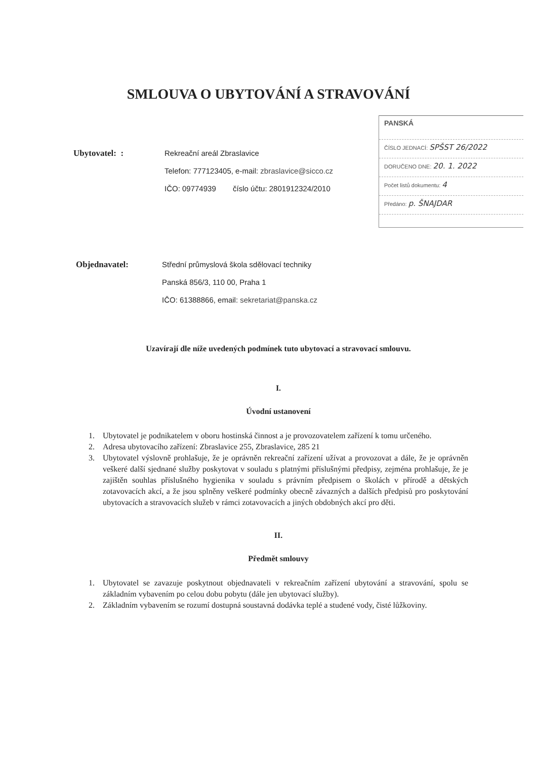SMLOUVA O UBYTOVÁNÍ A STRAVOVÁNÍ
PANSKÁ
ČÍSLO JEDNACÍ: SPŠST 26/2022
DORUČENO DNE: 20. 1. 2022
Počet listů dokumentu: 4
Předáno: p. ŠNAJDAR
Ubytovatel: : Rekreační areál Zbraslavice
Telefon: 777123405, e-mail: zbraslavice@sicco.cz
IČO: 09774939 číslo účtu: 2801912324/2010
Objednavatel: Střední průmyslová škola sdělovací techniky
Panská 856/3, 110 00, Praha 1
IČO: 61388866, email: sekretariat@panska.cz
Uzavírají dle níže uvedených podmínek tuto ubytovací a stravovací smlouvu.
I.
Úvodní ustanovení
1. Ubytovatel je podnikatelem v oboru hostinská činnost a je provozovatelem zařízení k tomu určeného.
2. Adresa ubytovacího zařízení: Zbraslavice 255, Zbraslavice, 285 21
3. Ubytovatel výslovně prohlašuje, že je oprávněn rekreační zařízení užívat a provozovat a dále, že je oprávněn veškeré další sjednané služby poskytovat v souladu s platnými příslušnými předpisy, zejména prohlašuje, že je zajištěn souhlas příslušného hygienika v souladu s právním předpisem o školách v přírodě a dětských zotavovacích akcí, a že jsou splněny veškeré podmínky obecně závazných a dalších předpisů pro poskytování ubytovacích a stravovacích služeb v rámci zotavovacích a jiných obdobných akcí pro děti.
II.
Předmět smlouvy
1. Ubytovatel se zavazuje poskytnout objednavateli v rekreačním zařízení ubytování a stravování, spolu se základním vybavením po celou dobu pobytu (dále jen ubytovací služby).
2. Základním vybavením se rozumí dostupná soustavná dodávka teplé a studené vody, čisté lůžkoviny.